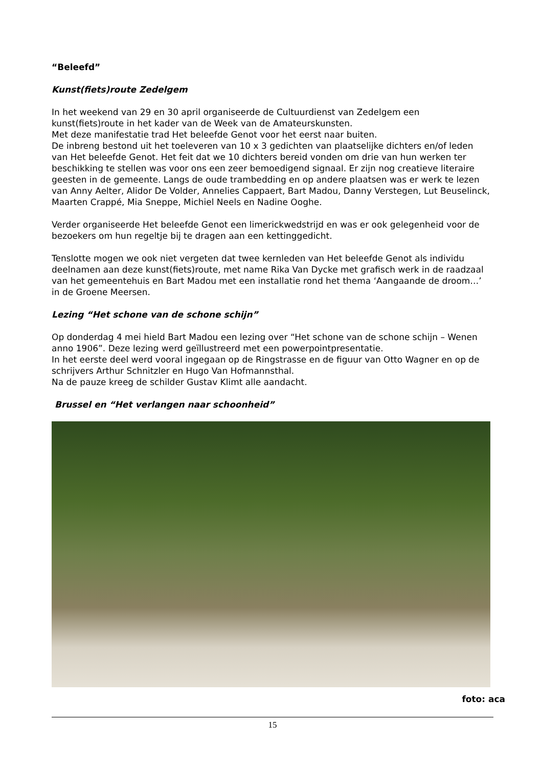“Beleefd”
Kunst(fiets)route Zedelgem
In het weekend van 29 en 30 april organiseerde de Cultuurdienst van Zedelgem een kunst(fiets)route in het kader van de Week van de Amateurskunsten.
Met deze manifestatie trad Het beleefde Genot voor het eerst naar buiten.
De inbreng bestond uit het toeleveren van 10 x 3 gedichten van plaatselijke dichters en/of leden van Het beleefde Genot. Het feit dat we 10 dichters bereid vonden om drie van hun werken ter beschikking te stellen was voor ons een zeer bemoedigend signaal. Er zijn nog creatieve literaire geesten in de gemeente. Langs de oude trambedding en op andere plaatsen was er werk te lezen van Anny Aelter, Alidor De Volder, Annelies Cappaert, Bart Madou, Danny Verstegen, Lut Beuselinck, Maarten Crappé, Mia Sneppe, Michiel Neels en Nadine Ooghe.
Verder organiseerde Het beleefde Genot een limerickwedstrijd en was er ook gelegenheid voor de bezoekers om hun regeltje bij te dragen aan een kettinggedicht.
Tenslotte mogen we ook niet vergeten dat twee kernleden van Het beleefde Genot als individu deelnamen aan deze kunst(fiets)route, met name Rika Van Dycke met grafisch werk in de raadzaal van het gemeentehuis en Bart Madou met een installatie rond het thema ‘Aangaande de droom…’ in de Groene Meersen.
Lezing “Het schone van de schone schijn”
Op donderdag 4 mei hield Bart Madou een lezing over “Het schone van de schone schijn – Wenen anno 1906”. Deze lezing werd geïllustreerd met een powerpointpresentatie.
In het eerste deel werd vooral ingegaan op de Ringstrasse en de figuur van Otto Wagner en op de schrijvers Arthur Schnitzler en Hugo Van Hofmannsthal.
Na de pauze kreeg de schilder Gustav Klimt alle aandacht.
Brussel en “Het verlangen naar schoonheid”
foto: aca
15